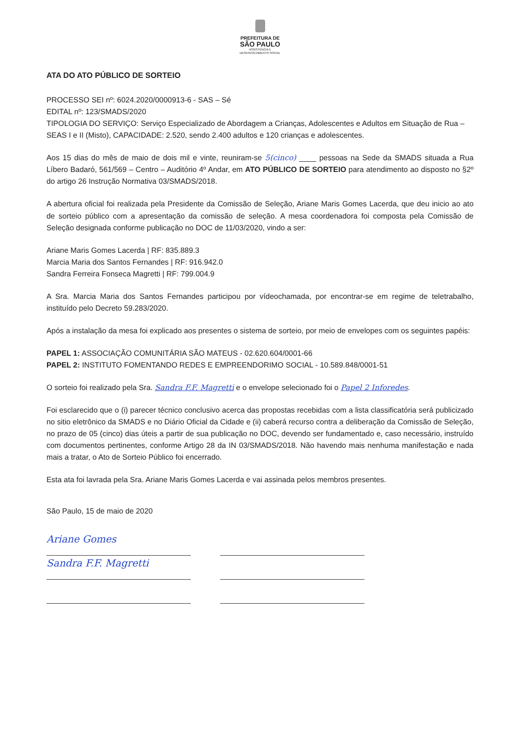PREFEITURA DE
SÃO PAULO
ASSISTÊNCIA E
DESENVOLVIMENTO SOCIAL
ATA DO ATO PÚBLICO DE SORTEIO
PROCESSO SEI nº: 6024.2020/0000913-6 - SAS – Sé
EDITAL nº: 123/SMADS/2020
TIPOLOGIA DO SERVIÇO: Serviço Especializado de Abordagem a Crianças, Adolescentes e Adultos em Situação de Rua – SEAS I e II (Misto), CAPACIDADE: 2.520, sendo 2.400 adultos e 120 crianças e adolescentes.
Aos 15 dias do mês de maio de dois mil e vinte, reuniram-se 5(cinco) ____ pessoas na Sede da SMADS situada a Rua Líbero Badaró, 561/569 – Centro – Auditório 4º Andar, em ATO PÚBLICO DE SORTEIO para atendimento ao disposto no §2º do artigo 26 Instrução Normativa 03/SMADS/2018.
A abertura oficial foi realizada pela Presidente da Comissão de Seleção, Ariane Maris Gomes Lacerda, que deu inicio ao ato de sorteio público com a apresentação da comissão de seleção. A mesa coordenadora foi composta pela Comissão de Seleção designada conforme publicação no DOC de 11/03/2020, vindo a ser:
Ariane Maris Gomes Lacerda | RF: 835.889.3
Marcia Maria dos Santos Fernandes | RF: 916.942.0
Sandra Ferreira Fonseca Magretti | RF: 799.004.9
A Sra. Marcia Maria dos Santos Fernandes participou por vídeochamada, por encontrar-se em regime de teletrabalho, instituído pelo Decreto 59.283/2020.
Após a instalação da mesa foi explicado aos presentes o sistema de sorteio, por meio de envelopes com os seguintes papéis:
PAPEL 1: ASSOCIAÇÃO COMUNITÁRIA SÃO MATEUS - 02.620.604/0001-66
PAPEL 2: INSTITUTO FOMENTANDO REDES E EMPREENDORIMO SOCIAL - 10.589.848/0001-51
O sorteio foi realizado pela Sra. Sandra F.F. Magretti e o envelope selecionado foi o Papel 2 Inforedes.
Foi esclarecido que o (i) parecer técnico conclusivo acerca das propostas recebidas com a lista classificatória será publicizado no sitio eletrônico da SMADS e no Diário Oficial da Cidade e (ii) caberá recurso contra a deliberação da Comissão de Seleção, no prazo de 05 (cinco) dias úteis a partir de sua publicação no DOC, devendo ser fundamentado e, caso necessário, instruído com documentos pertinentes, conforme Artigo 28 da IN 03/SMADS/2018. Não havendo mais nenhuma manifestação e nada mais a tratar, o Ato de Sorteio Público foi encerrado.
Esta ata foi lavrada pela Sra. Ariane Maris Gomes Lacerda e vai assinada pelos membros presentes.
São Paulo, 15 de maio de 2020
Ariane Gomes
Sandra F.F. Magretti